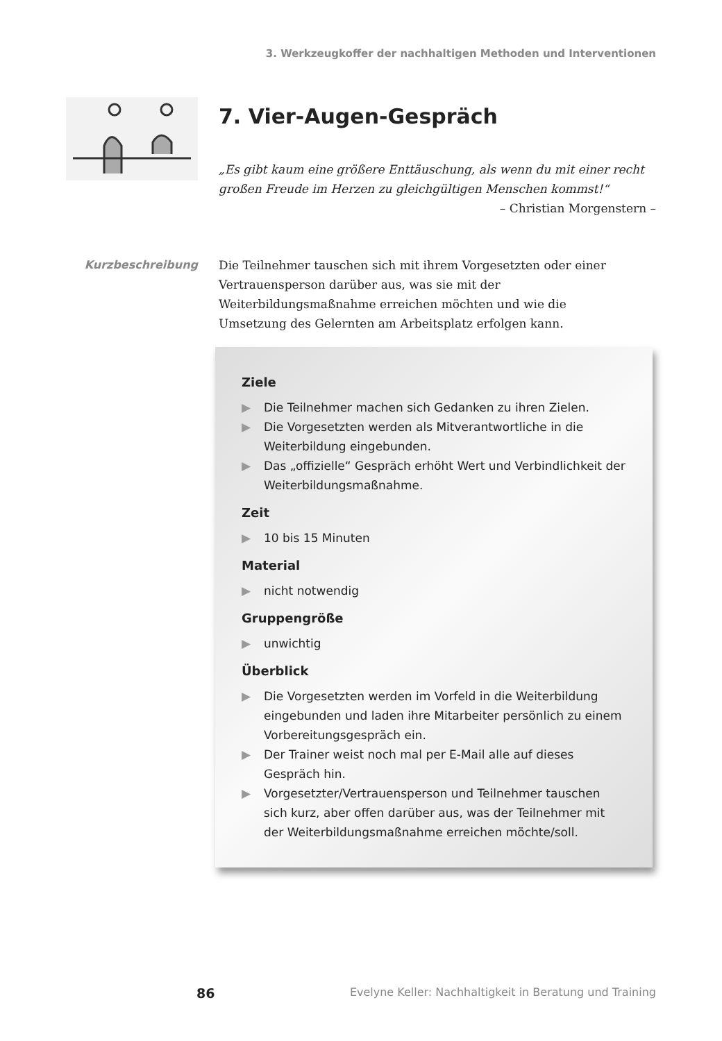3. Werkzeugkoffer der nachhaltigen Methoden und Interventionen
7. Vier-Augen-Gespräch
„Es gibt kaum eine größere Enttäuschung, als wenn du mit einer recht großen Freude im Herzen zu gleichgültigen Menschen kommst!“
– Christian Morgenstern –
Kurzbeschreibung
Die Teilnehmer tauschen sich mit ihrem Vorgesetzten oder einer Vertrauensperson darüber aus, was sie mit der Weiterbildungsmaßnahme erreichen möchten und wie die Umsetzung des Gelernten am Arbeitsplatz erfolgen kann.
Ziele
▶ Die Teilnehmer machen sich Gedanken zu ihren Zielen.
▶ Die Vorgesetzten werden als Mitverantwortliche in die Weiterbildung eingebunden.
▶ Das „offizielle“ Gespräch erhöht Wert und Verbindlichkeit der Weiterbildungsmaßnahme.
Zeit
▶ 10 bis 15 Minuten
Material
▶ nicht notwendig
Gruppengröße
▶ unwichtig
Überblick
▶ Die Vorgesetzten werden im Vorfeld in die Weiterbildung eingebunden und laden ihre Mitarbeiter persönlich zu einem Vorbereitungsgespräch ein.
▶ Der Trainer weist noch mal per E-Mail alle auf dieses Gespräch hin.
▶ Vorgesetzter/Vertrauensperson und Teilnehmer tauschen sich kurz, aber offen darüber aus, was der Teilnehmer mit der Weiterbildungsmaßnahme erreichen möchte/soll.
86 Evelyne Keller: Nachhaltigkeit in Beratung und Training